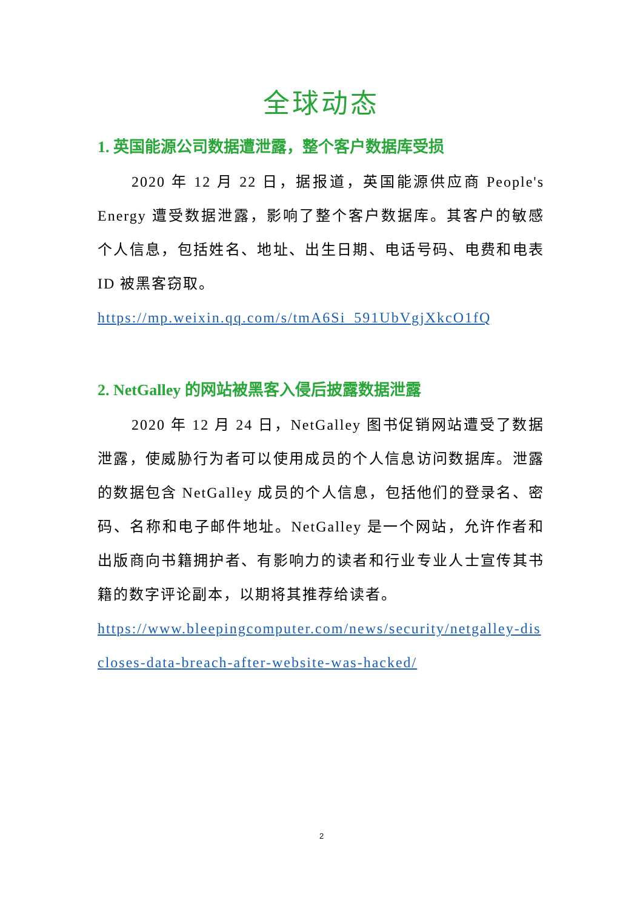全球动态
1. 英国能源公司数据遭泄露，整个客户数据库受损
2020 年 12 月 22 日，据报道，英国能源供应商 People's Energy 遭受数据泄露，影响了整个客户数据库。其客户的敏感个人信息，包括姓名、地址、出生日期、电话号码、电费和电表 ID 被黑客窃取。
https://mp.weixin.qq.com/s/tmA6Si_591UbVgjXkcO1fQ
2. NetGalley 的网站被黑客入侵后披露数据泄露
2020 年 12 月 24 日，NetGalley 图书促销网站遭受了数据泄露，使威胁行为者可以使用成员的个人信息访问数据库。泄露的数据包含 NetGalley 成员的个人信息，包括他们的登录名、密码、名称和电子邮件地址。NetGalley 是一个网站，允许作者和出版商向书籍拥护者、有影响力的读者和行业专业人士宣传其书籍的数字评论副本，以期将其推荐给读者。
https://www.bleepingcomputer.com/news/security/netgalley-discloses-data-breach-after-website-was-hacked/
2